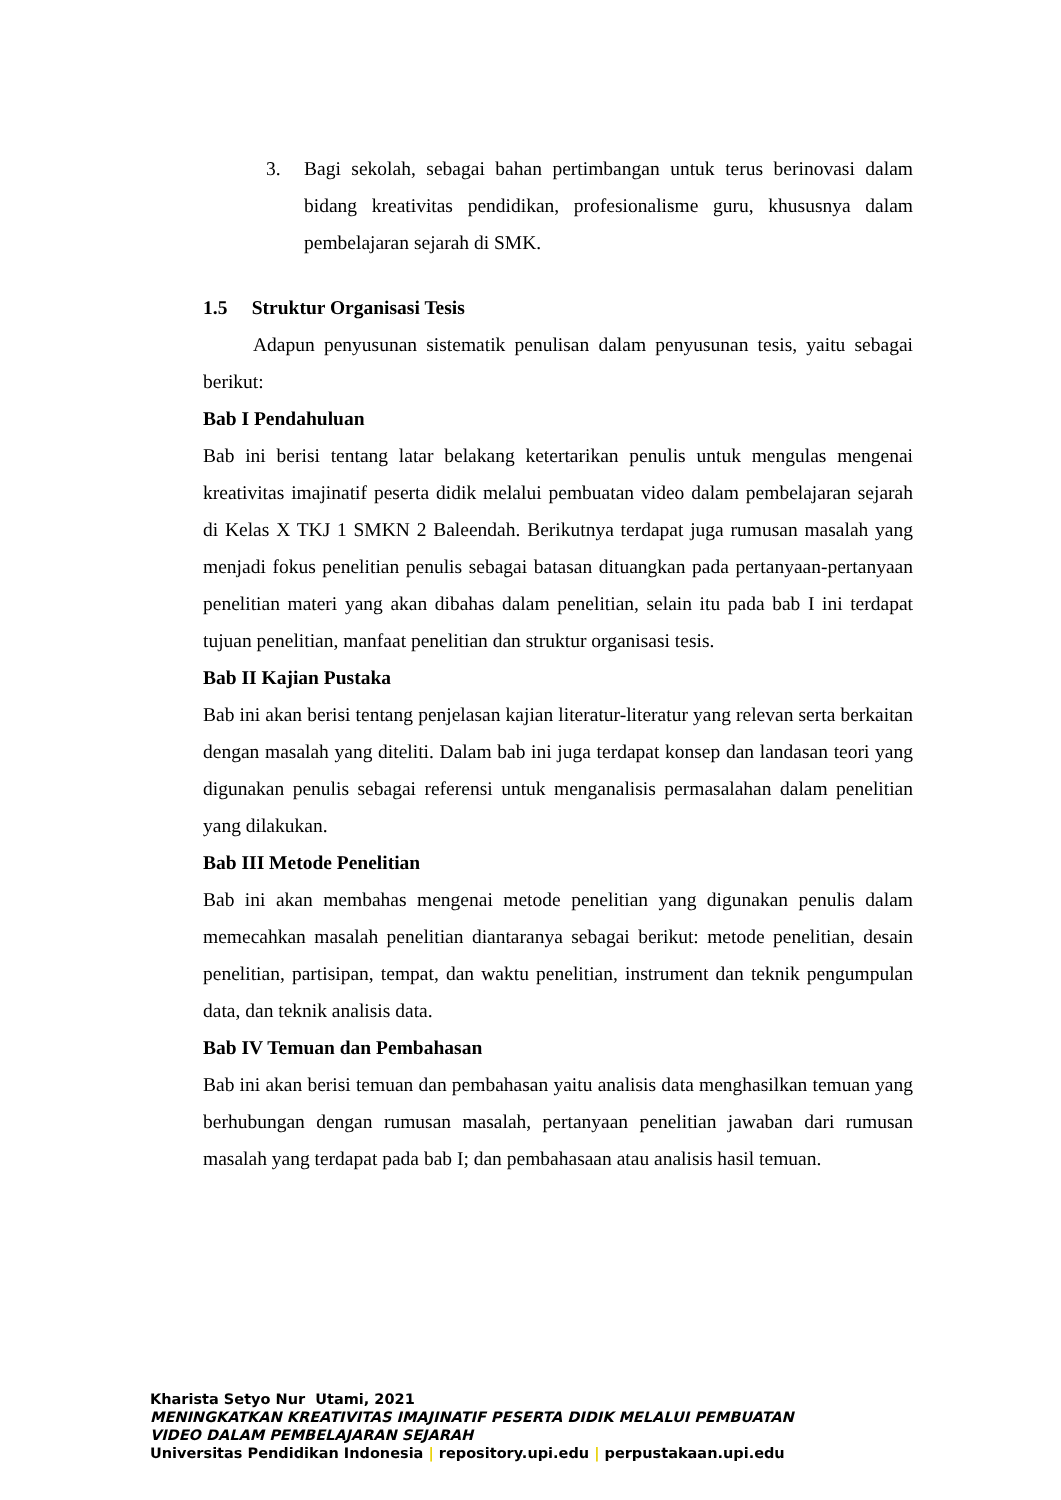3. Bagi sekolah, sebagai bahan pertimbangan untuk terus berinovasi dalam bidang kreativitas pendidikan, profesionalisme guru, khususnya dalam pembelajaran sejarah di SMK.
1.5 Struktur Organisasi Tesis
Adapun penyusunan sistematik penulisan dalam penyusunan tesis, yaitu sebagai berikut:
Bab I Pendahuluan
Bab ini berisi tentang latar belakang ketertarikan penulis untuk mengulas mengenai kreativitas imajinatif peserta didik melalui pembuatan video dalam pembelajaran sejarah di Kelas X TKJ 1 SMKN 2 Baleendah. Berikutnya terdapat juga rumusan masalah yang menjadi fokus penelitian penulis sebagai batasan dituangkan pada pertanyaan-pertanyaan penelitian materi yang akan dibahas dalam penelitian, selain itu pada bab I ini terdapat tujuan penelitian, manfaat penelitian dan struktur organisasi tesis.
Bab II Kajian Pustaka
Bab ini akan berisi tentang penjelasan kajian literatur-literatur yang relevan serta berkaitan dengan masalah yang diteliti. Dalam bab ini juga terdapat konsep dan landasan teori yang digunakan penulis sebagai referensi untuk menganalisis permasalahan dalam penelitian yang dilakukan.
Bab III Metode Penelitian
Bab ini akan membahas mengenai metode penelitian yang digunakan penulis dalam memecahkan masalah penelitian diantaranya sebagai berikut: metode penelitian, desain penelitian, partisipan, tempat, dan waktu penelitian, instrument dan teknik pengumpulan data, dan teknik analisis data.
Bab IV Temuan dan Pembahasan
Bab ini akan berisi temuan dan pembahasan yaitu analisis data menghasilkan temuan yang berhubungan dengan rumusan masalah, pertanyaan penelitian jawaban dari rumusan masalah yang terdapat pada bab I; dan pembahasaan atau analisis hasil temuan.
Kharista Setyo Nur Utami, 2021
MENINGKATKAN KREATIVITAS IMAJINATIF PESERTA DIDIK MELALUI PEMBUATAN
VIDEO DALAM PEMBELAJARAN SEJARAH
Universitas Pendidikan Indonesia | repository.upi.edu | perpustakaan.upi.edu